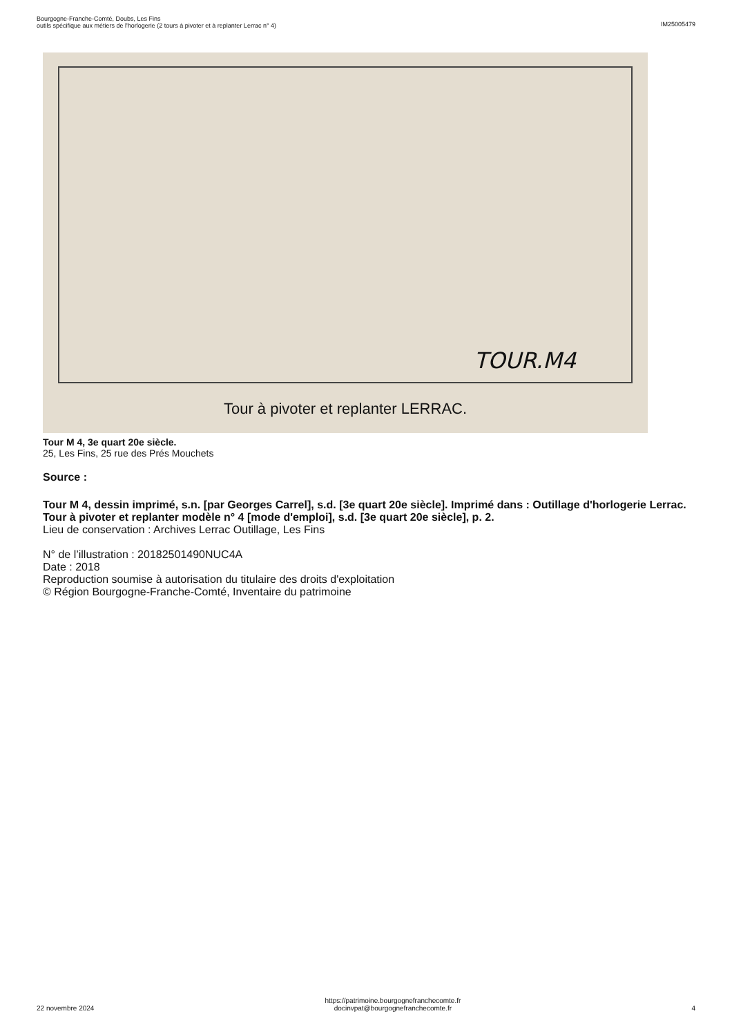Bourgogne-Franche-Comté, Doubs, Les Fins
outils spécifique aux métiers de l'horlogerie (2 tours à pivoter et à replanter Lerrac n° 4)
IM25005479
TOUR.M4
Tour à pivoter et replanter LERRAC.
Tour M 4, 3e quart 20e siècle.
25, Les Fins, 25 rue des Prés Mouchets
Source :
Tour M 4, dessin imprimé, s.n. [par Georges Carrel], s.d. [3e quart 20e siècle]. Imprimé dans : Outillage d'horlogerie Lerrac. Tour à pivoter et replanter modèle n° 4 [mode d'emploi], s.d. [3e quart 20e siècle], p. 2.
Lieu de conservation : Archives Lerrac Outillage, Les Fins
N° de l’illustration : 20182501490NUC4A
Date : 2018
Reproduction soumise à autorisation du titulaire des droits d'exploitation
© Région Bourgogne-Franche-Comté, Inventaire du patrimoine
22 novembre 2024
https://patrimoine.bourgognefranchecomte.fr
docinvpat@bourgognefranchecomte.fr
4